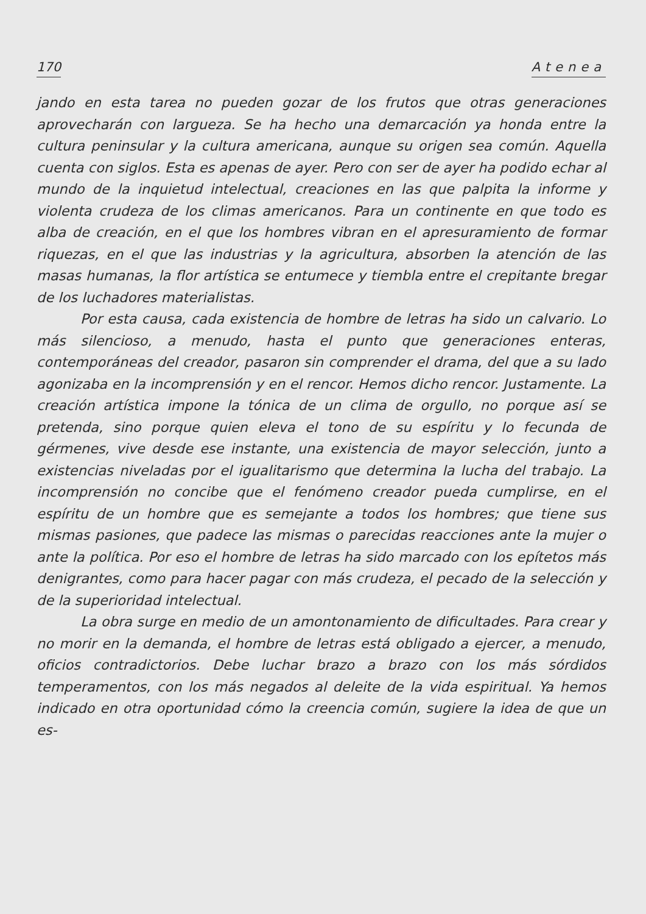170 Atenea
jando en esta tarea no pueden gozar de los frutos que otras generaciones aprovecharán con largueza. Se ha hecho una demarcación ya honda entre la cultura peninsular y la cultura americana, aunque su origen sea común. Aquella cuenta con siglos. Esta es apenas de ayer. Pero con ser de ayer ha podido echar al mundo de la inquietud intelectual, creaciones en las que palpita la informe y violenta crudeza de los climas americanos. Para un continente en que todo es alba de creación, en el que los hombres vibran en el apresuramiento de formar riquezas, en el que las industrias y la agricultura, absorben la atención de las masas humanas, la flor artística se entumece y tiembla entre el crepitante bregar de los luchadores materialistas.
Por esta causa, cada existencia de hombre de letras ha sido un calvario. Lo más silencioso, a menudo, hasta el punto que generaciones enteras, contemporáneas del creador, pasaron sin comprender el drama, del que a su lado agonizaba en la incomprensión y en el rencor. Hemos dicho rencor. Justamente. La creación artística impone la tónica de un clima de orgullo, no porque así se pretenda, sino porque quien eleva el tono de su espíritu y lo fecunda de gérmenes, vive desde ese instante, una existencia de mayor selección, junto a existencias niveladas por el igualitarismo que determina la lucha del trabajo. La incomprensión no concibe que el fenómeno creador pueda cumplirse, en el espíritu de un hombre que es semejante a todos los hombres; que tiene sus mismas pasiones, que padece las mismas o parecidas reacciones ante la mujer o ante la política. Por eso el hombre de letras ha sido marcado con los epítetos más denigrantes, como para hacer pagar con más crudeza, el pecado de la selección y de la superioridad intelectual.
La obra surge en medio de un amontonamiento de dificultades. Para crear y no morir en la demanda, el hombre de letras está obligado a ejercer, a menudo, oficios contradictorios. Debe luchar brazo a brazo con los más sórdidos temperamentos, con los más negados al deleite de la vida espiritual. Ya hemos indicado en otra oportunidad cómo la creencia común, sugiere la idea de que un es-